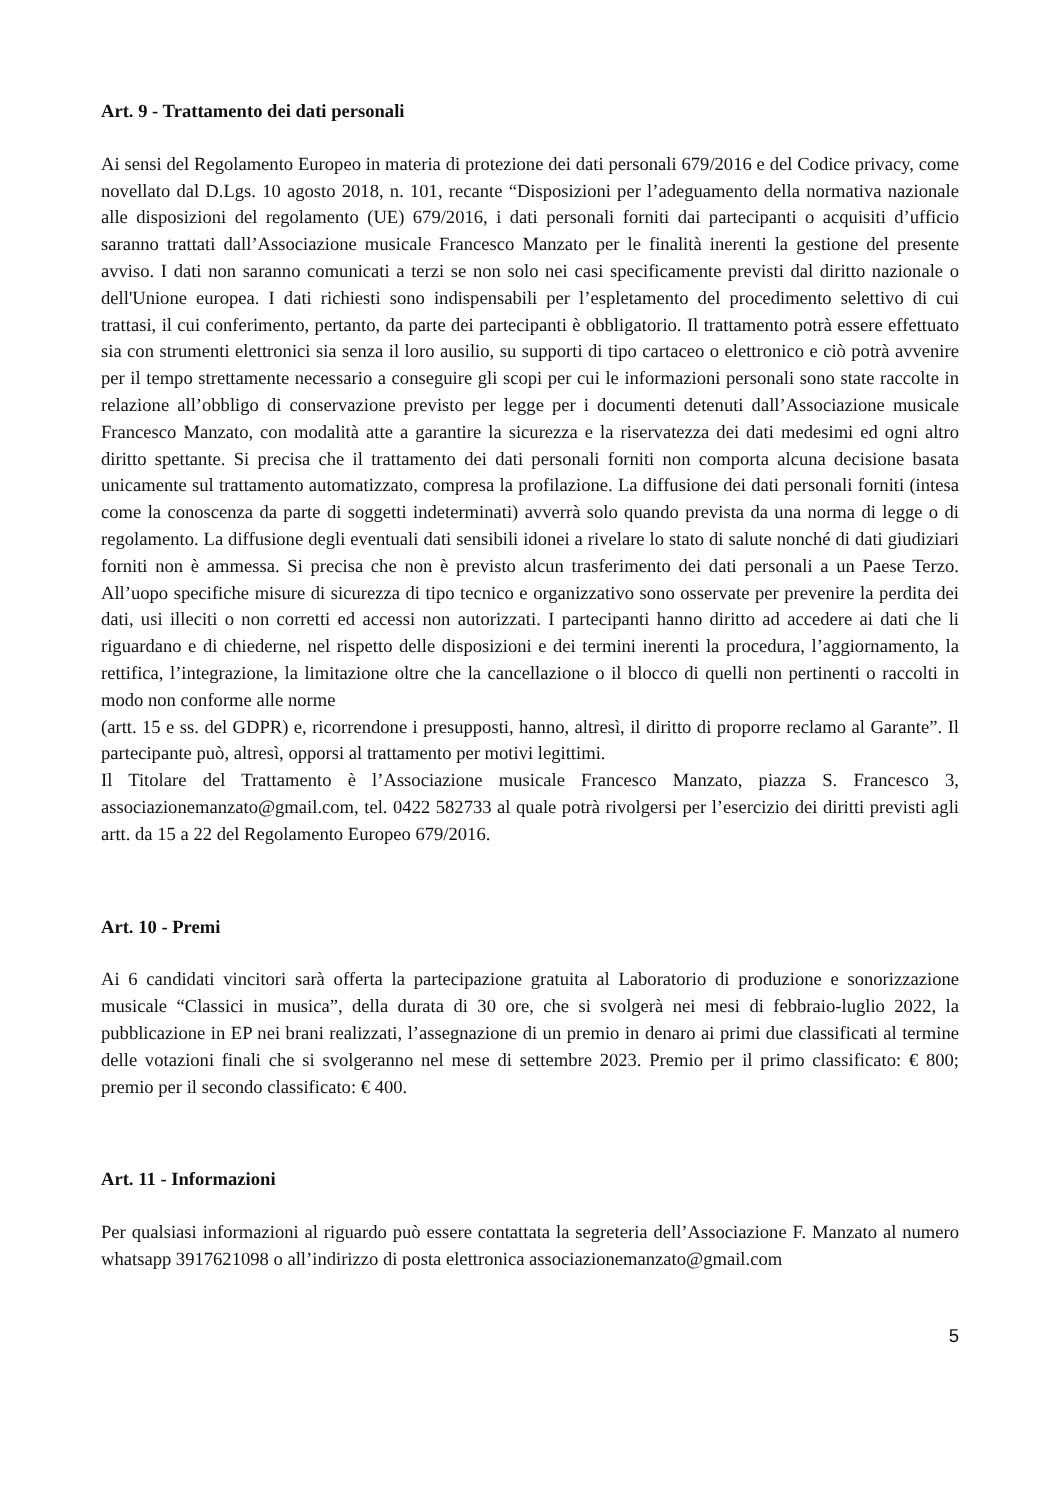Art. 9 - Trattamento dei dati personali
Ai sensi del Regolamento Europeo in materia di protezione dei dati personali 679/2016 e del Codice privacy, come novellato dal D.Lgs. 10 agosto 2018, n. 101, recante “Disposizioni per l’adeguamento della normativa nazionale alle disposizioni del regolamento (UE) 679/2016, i dati personali forniti dai partecipanti o acquisiti d’ufficio saranno trattati dall’Associazione musicale Francesco Manzato per le finalità inerenti la gestione del presente avviso. I dati non saranno comunicati a terzi se non solo nei casi specificamente previsti dal diritto nazionale o dell'Unione europea. I dati richiesti sono indispensabili per l’espletamento del procedimento selettivo di cui trattasi, il cui conferimento, pertanto, da parte dei partecipanti è obbligatorio. Il trattamento potrà essere effettuato sia con strumenti elettronici sia senza il loro ausilio, su supporti di tipo cartaceo o elettronico e ciò potrà avvenire per il tempo strettamente necessario a conseguire gli scopi per cui le informazioni personali sono state raccolte in relazione all’obbligo di conservazione previsto per legge per i documenti detenuti dall’Associazione musicale Francesco Manzato, con modalità atte a garantire la sicurezza e la riservatezza dei dati medesimi ed ogni altro diritto spettante. Si precisa che il trattamento dei dati personali forniti non comporta alcuna decisione basata unicamente sul trattamento automatizzato, compresa la profilazione. La diffusione dei dati personali forniti (intesa come la conoscenza da parte di soggetti indeterminati) avverrà solo quando prevista da una norma di legge o di regolamento. La diffusione degli eventuali dati sensibili idonei a rivelare lo stato di salute nonché di dati giudiziari forniti non è ammessa. Si precisa che non è previsto alcun trasferimento dei dati personali a un Paese Terzo. All’uopo specifiche misure di sicurezza di tipo tecnico e organizzativo sono osservate per prevenire la perdita dei dati, usi illeciti o non corretti ed accessi non autorizzati. I partecipanti hanno diritto ad accedere ai dati che li riguardano e di chiederne, nel rispetto delle disposizioni e dei termini inerenti la procedura, l’aggiornamento, la rettifica, l’integrazione, la limitazione oltre che la cancellazione o il blocco di quelli non pertinenti o raccolti in modo non conforme alle norme
(artt. 15 e ss. del GDPR) e, ricorrendone i presupposti, hanno, altresì, il diritto di proporre reclamo al Garante”. Il partecipante può, altresì, opporsi al trattamento per motivi legittimi.
Il Titolare del Trattamento è l’Associazione musicale Francesco Manzato, piazza S. Francesco 3, associazionemanzato@gmail.com, tel. 0422 582733 al quale potrà rivolgersi per l’esercizio dei diritti previsti agli artt. da 15 a 22 del Regolamento Europeo 679/2016.
Art. 10 - Premi
Ai 6 candidati vincitori sarà offerta la partecipazione gratuita al Laboratorio di produzione e sonorizzazione musicale “Classici in musica”, della durata di 30 ore, che si svolgerà nei mesi di febbraio-luglio 2022, la pubblicazione in EP nei brani realizzati, l’assegnazione di un premio in denaro ai primi due classificati al termine delle votazioni finali che si svolgeranno nel mese di settembre 2023. Premio per il primo classificato: € 800; premio per il secondo classificato: € 400.
Art. 11 - Informazioni
Per qualsiasi informazioni al riguardo può essere contattata la segreteria dell’Associazione F. Manzato al numero whatsapp 3917621098 o all’indirizzo di posta elettronica associazionemanzato@gmail.com
5